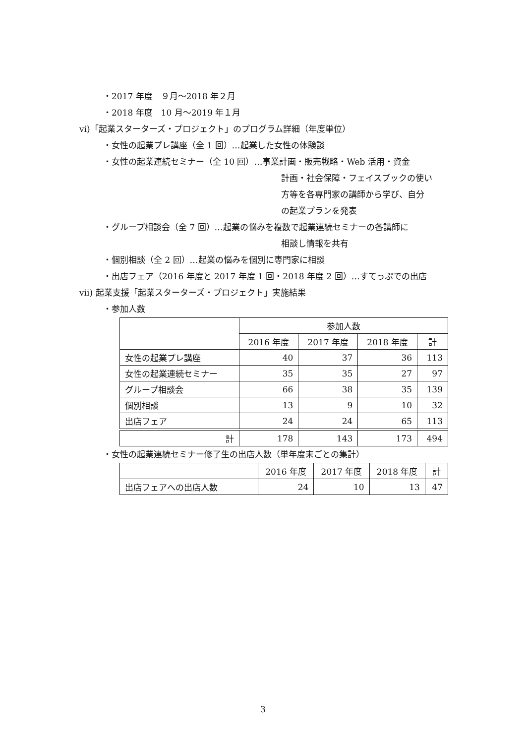・2017 年度　９月～2018 年２月
・2018 年度　10 月～2019 年１月
ⅵ)「起業スターターズ・プロジェクト」のプログラム詳細（年度単位）
・女性の起業プレ講座（全 1 回）…起業した女性の体験談
・女性の起業連続セミナー（全 10 回）…事業計画・販売戦略・Web 活用・資金
計画・社会保障・フェイスブックの使い
方等を各専門家の講師から学び、自分
の起業プランを発表
・グループ相談会（全 7 回）…起業の悩みを複数で起業連続セミナーの各講師に
相談し情報を共有
・個別相談（全 2 回）…起業の悩みを個別に専門家に相談
・出店フェア（2016 年度と 2017 年度 1 回・2018 年度 2 回）…すてっぷでの出店
ⅶ) 起業支援「起業スターターズ・プロジェクト」実施結果
・参加人数
| | 参加人数 | | | |
| --- | --- | --- | --- | --- |
| | 2016 年度 | 2017 年度 | 2018 年度 | 計 |
| 女性の起業プレ講座 | 40 | 37 | 36 | 113 |
| 女性の起業連続セミナー | 35 | 35 | 27 | 97 |
| グループ相談会 | 66 | 38 | 35 | 139 |
| 個別相談 | 13 | 9 | 10 | 32 |
| 出店フェア | 24 | 24 | 65 | 113 |
| 計 | 178 | 143 | 173 | 494 |
・女性の起業連続セミナー修了生の出店人数（単年度末ごとの集計）
| | 2016 年度 | 2017 年度 | 2018 年度 | 計 |
| --- | --- | --- | --- | --- |
| 出店フェアへの出店人数 | 24 | 10 | 13 | 47 |
3